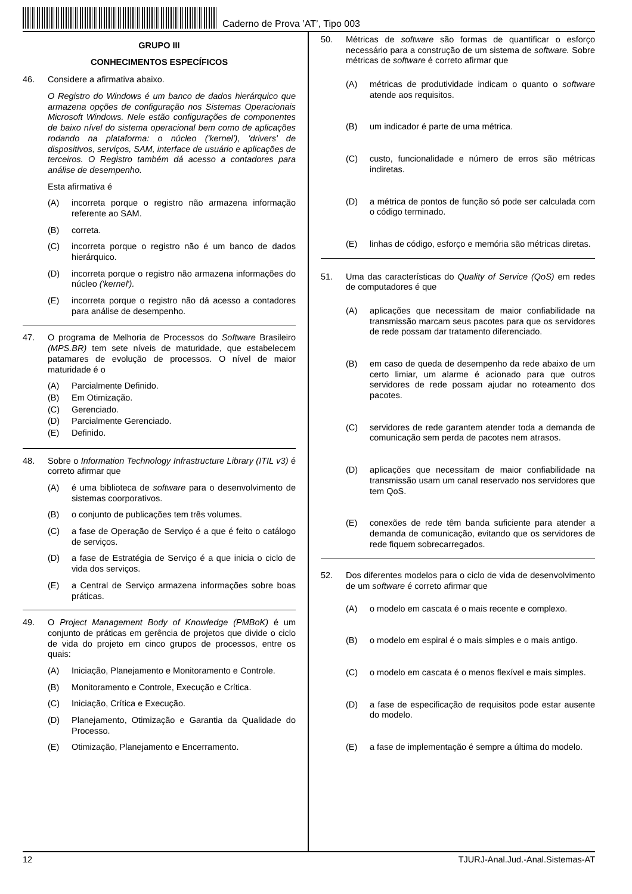Caderno de Prova ’AT’, Tipo 003
GRUPO III
CONHECIMENTOS ESPECÍFICOS
46. Considere a afirmativa abaixo.
O Registro do Windows é um banco de dados hierárquico que armazena opções de configuração nos Sistemas Operacionais Microsoft Windows. Nele estão configurações de componentes de baixo nível do sistema operacional bem como de aplicações rodando na plataforma: o núcleo ('kernel'), 'drivers' de dispositivos, serviços, SAM, interface de usuário e aplicações de terceiros. O Registro também dá acesso a contadores para análise de desempenho.
Esta afirmativa é
(A) incorreta porque o registro não armazena informação referente ao SAM.
(B) correta.
(C) incorreta porque o registro não é um banco de dados hierárquico.
(D) incorreta porque o registro não armazena informações do núcleo ('kernel').
(E) incorreta porque o registro não dá acesso a contadores para análise de desempenho.
47. O programa de Melhoria de Processos do Software Brasileiro (MPS.BR) tem sete níveis de maturidade, que estabelecem patamares de evolução de processos. O nível de maior maturidade é o
(A) Parcialmente Definido.
(B) Em Otimização.
(C) Gerenciado.
(D) Parcialmente Gerenciado.
(E) Definido.
48. Sobre o Information Technology Infrastructure Library (ITIL v3) é correto afirmar que
(A) é uma biblioteca de software para o desenvolvimento de sistemas coorporativos.
(B) o conjunto de publicações tem três volumes.
(C) a fase de Operação de Serviço é a que é feito o catálogo de serviços.
(D) a fase de Estratégia de Serviço é a que inicia o ciclo de vida dos serviços.
(E) a Central de Serviço armazena informações sobre boas práticas.
49. O Project Management Body of Knowledge (PMBoK) é um conjunto de práticas em gerência de projetos que divide o ciclo de vida do projeto em cinco grupos de processos, entre os quais:
(A) Iniciação, Planejamento e Monitoramento e Controle.
(B) Monitoramento e Controle, Execução e Crítica.
(C) Iniciação, Crítica e Execução.
(D) Planejamento, Otimização e Garantia da Qualidade do Processo.
(E) Otimização, Planejamento e Encerramento.
50. Métricas de software são formas de quantificar o esforço necessário para a construção de um sistema de software. Sobre métricas de software é correto afirmar que
(A) métricas de produtividade indicam o quanto o software atende aos requisitos.
(B) um indicador é parte de uma métrica.
(C) custo, funcionalidade e número de erros são métricas indiretas.
(D) a métrica de pontos de função só pode ser calculada com o código terminado.
(E) linhas de código, esforço e memória são métricas diretas.
51. Uma das características do Quality of Service (QoS) em redes de computadores é que
(A) aplicações que necessitam de maior confiabilidade na transmissão marcam seus pacotes para que os servidores de rede possam dar tratamento diferenciado.
(B) em caso de queda de desempenho da rede abaixo de um certo limiar, um alarme é acionado para que outros servidores de rede possam ajudar no roteamento dos pacotes.
(C) servidores de rede garantem atender toda a demanda de comunicação sem perda de pacotes nem atrasos.
(D) aplicações que necessitam de maior confiabilidade na transmissão usam um canal reservado nos servidores que tem QoS.
(E) conexões de rede têm banda suficiente para atender a demanda de comunicação, evitando que os servidores de rede fiquem sobrecarregados.
52. Dos diferentes modelos para o ciclo de vida de desenvolvimento de um software é correto afirmar que
(A) o modelo em cascata é o mais recente e complexo.
(B) o modelo em espiral é o mais simples e o mais antigo.
(C) o modelo em cascata é o menos flexível e mais simples.
(D) a fase de especificação de requisitos pode estar ausente do modelo.
(E) a fase de implementação é sempre a última do modelo.
12 TJURJ-Anal.Jud.-Anal.Sistemas-AT